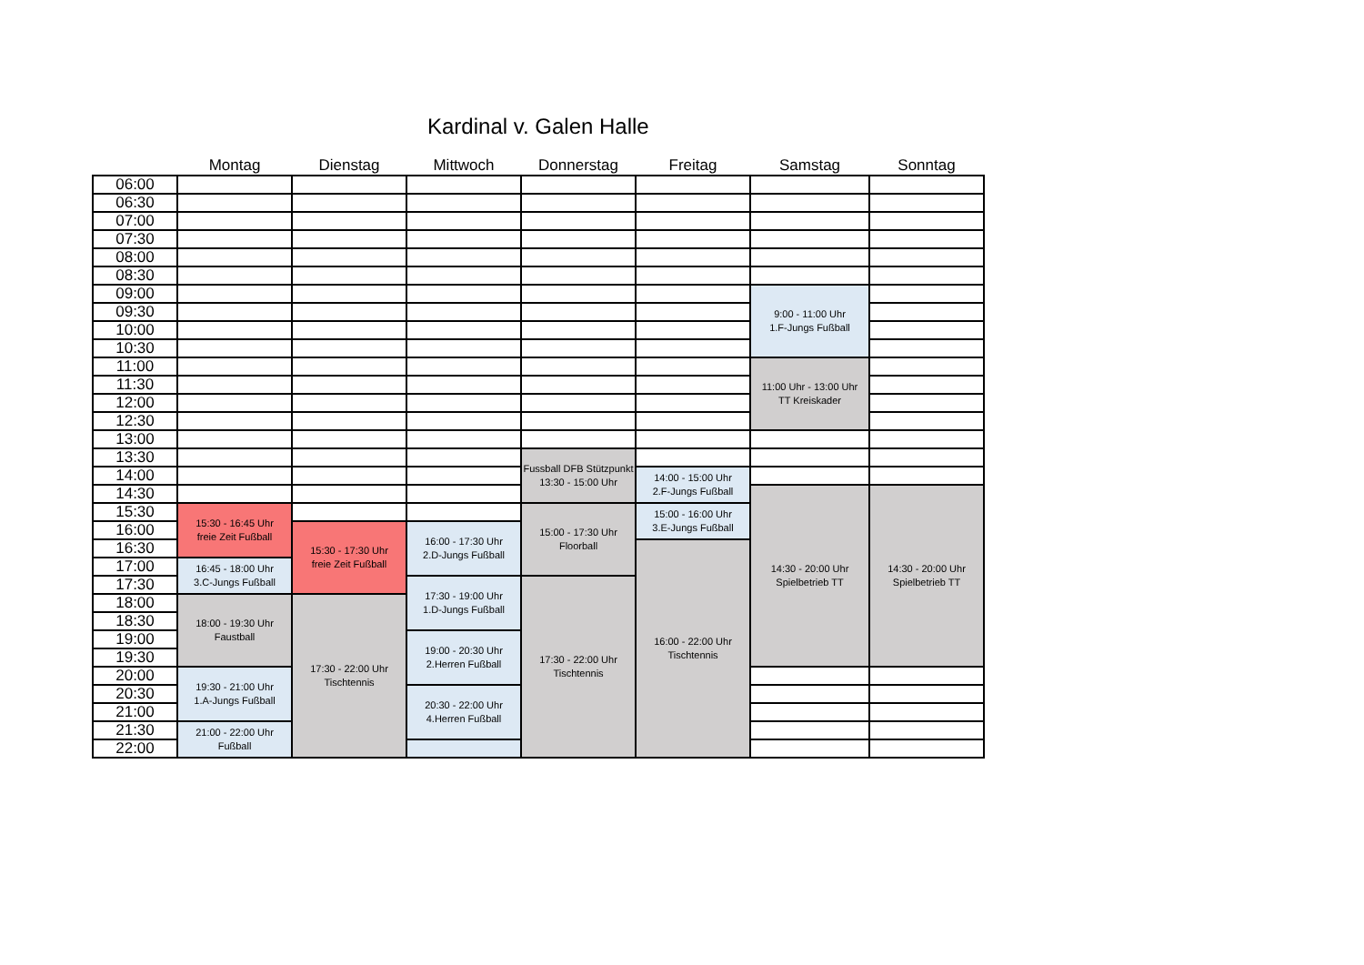Kardinal v. Galen Halle
| | Montag | Dienstag | Mittwoch | Donnerstag | Freitag | Samstag | Sonntag |
| --- | --- | --- | --- | --- | --- | --- | --- |
| 06:00 | | | | | | | |
| 06:30 | | | | | | | |
| 07:00 | | | | | | | |
| 07:30 | | | | | | | |
| 08:00 | | | | | | | |
| 08:30 | | | | | | | |
| 09:00 | | | | | | 9:00 - 11:00 Uhr 1.F-Jungs Fußball | |
| 09:30 | | | | | | | |
| 10:00 | | | | | | | |
| 10:30 | | | | | | | |
| 11:00 | | | | | | 11:00 Uhr - 13:00 Uhr TT Kreiskader | |
| 11:30 | | | | | | | |
| 12:00 | | | | | | | |
| 12:30 | | | | | | | |
| 13:00 | | | | | | | |
| 13:30 | | | | Fussball DFB Stützpunkt 13:30 - 15:00 Uhr | | | |
| 14:00 | | | | | 14:00 - 15:00 Uhr 2.F-Jungs Fußball | | |
| 14:30 | | | | | | 14:30 - 20:00 Uhr Spielbetrieb TT | 14:30 - 20:00 Uhr Spielbetrieb TT |
| 15:30 | 15:30 - 16:45 Uhr freie Zeit Fußball | | | 15:00 - 17:30 Uhr Floorball | 15:00 - 16:00 Uhr 3.E-Jungs Fußball | | |
| 16:00 | | 15:30 - 17:30 Uhr freie Zeit Fußball | 16:00 - 17:30 Uhr 2.D-Jungs Fußball | | | | |
| 16:30 | | | | | 16:00 - 22:00 Uhr Tischtennis | | |
| 17:00 | 16:45 - 18:00 Uhr 3.C-Jungs Fußball | | | | | | |
| 17:30 | | | 17:30 - 19:00 Uhr 1.D-Jungs Fußball | 17:30 - 22:00 Uhr Tischtennis | | | |
| 18:00 | 18:00 - 19:30 Uhr Faustball | 17:30 - 22:00 Uhr Tischtennis | | | | | |
| 18:30 | | | | | | | |
| 19:00 | | | 19:00 - 20:30 Uhr 2.Herren Fußball | | | | |
| 19:30 | | | | | | | |
| 20:00 | 19:30 - 21:00 Uhr 1.A-Jungs Fußball | | | | | | |
| 20:30 | | | 20:30 - 22:00 Uhr 4.Herren Fußball | | | | |
| 21:00 | | | | | | | |
| 21:30 | 21:00 - 22:00 Uhr Fußball | | | | | | |
| 22:00 | | | | | | | |